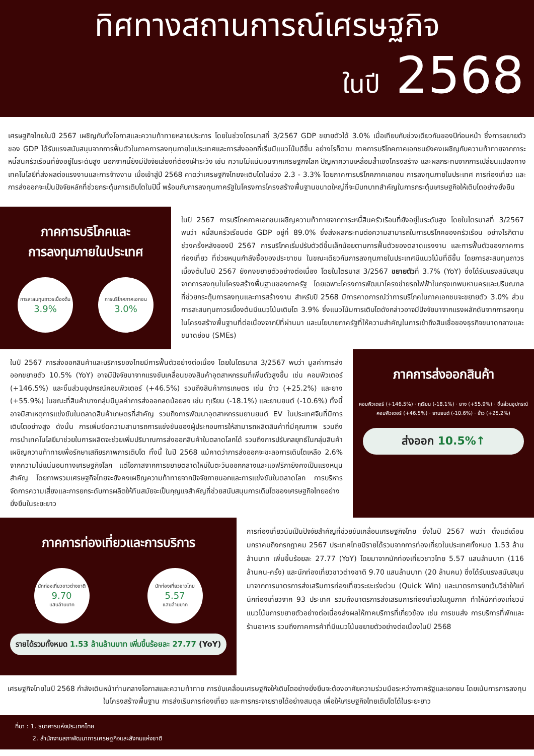ทิศทางสถานการณ์เศรษฐกิจ
ในปี 2568
เศรษฐกิจไทยในปี 2567 เผชิญกับทั้งโอกาสและความท้าทายหลายประการ โดยในช่วงไตรมาสที่ 3/2567 GDP ขยายตัวได้ 3.0% เมื่อเทียบกับช่วงเดียวกันของปีก่อนหน้า ซึ่งการขยายตัวของ GDP ได้รับแรงสนับสนุนจากการฟื้นตัวในภาคการลงทุนภายในประเทศและการส่งออกที่เริ่มมีแนวโน้มดีขึ้น อย่างไรก็ตาม ภาคการบริโภคภาคเอกชนยังคงเผชิญกับความท้าทายจากภาระหนี้สินครัวเรือนที่ยังอยู่ในระดับสูง นอกจากนี้ยังมีปัจจัยเสี่ยงที่ต้องเฝ้าระวัง เช่น ความไม่แน่นอนจากเศรษฐกิจโลก ปัญหาความเหลื่อมล้ำเชิงโครงสร้าง และผลกระทบจากการเปลี่ยนแปลงทางเทคโนโลยีที่ส่งผลต่อแรงงานและการจ้างงาน เมื่อเข้าสู่ปี 2568 คาดว่าเศรษฐกิจไทยจะเติบโตในช่วง 2.3 - 3.3% โดยภาคการบริโภคภาคเอกชน การลงทุนภายในประเทศ การท่องเที่ยว และการส่งออกจะเป็นปัจจัยหลักที่ช่วยกระตุ้นการเติบโตในปีนี้ พร้อมกับการลงทุนภาครัฐในโครงการโครงสร้างพื้นฐานขนาดใหญ่ที่จะมีบทบาทสำคัญในการกระตุ้นเศรษฐกิจให้เติบโตอย่างยั่งยืน
ภาคการบริโภคและ
การลงทุนภายในประเทศ
การสะสมทุนถาวรเบื้องต้น
3.9%
การบริโภคภาคเอกชน
3.0%
ในปี 2567 การบริโภคภาคเอกชนเผชิญความท้าทายจากภาระหนี้สินครัวเรือนที่ยังอยู่ในระดับสูง โดยในไตรมาสที่ 3/2567 พบว่า หนี้สินครัวเรือนต่อ GDP อยู่ที่ 89.0% ซึ่งส่งผลกระทบต่อความสามารถในการบริโภคของครัวเรือน อย่างไรก็ตาม ช่วงครึ่งหลังของปี 2567 การบริโภคเริ่มปรับตัวดีขึ้นเล็กน้อยตามการฟื้นตัวของตลาดแรงงาน และการฟื้นตัวของภาคการท่องเที่ยว ที่ช่วยหนุนกำลังซื้อของประชาชน ในขณะเดียวกันการลงทุนภายในประเทศมีแนวโน้มที่ดีขึ้น โดยการสะสมทุนถาวรเบื้องต้นในปี 2567 ยังคงขยายตัวอย่างต่อเนื่อง โดยในไตรมาส 3/2567 ขยายตัวที่ 3.7% (YoY) ซึ่งได้รับแรงสนับสนุนจากการลงทุนในโครงสร้างพื้นฐานของภาครัฐ โดยเฉพาะโครงการพัฒนาโครงข่ายรถไฟฟ้าในกรุงเทพมหานครและปริมณฑลที่ช่วยกระตุ้นการลงทุนและการสร้างงาน สำหรับปี 2568 มีการคาดการณ์ว่าการบริโภคในภาคเอกชนจะขยายตัว 3.0% ส่วนการสะสมทุนถาวรเบื้องต้นมีแนวโน้มเติบโต 3.9% ซึ่งแนวโน้มการเติบโตดังกล่าวอาจมีปัจจัยมาจากแรงผลักดันจากการลงทุนในโครงสร้างพื้นฐานที่ต่อเนื่องจากปีที่ผ่านมา และนโยบายภาครัฐที่ให้ความสำคัญในการเข้าถึงสินเชื่อของธุรกิจขนาดกลางและขนาดย่อม (SMEs)
ในปี 2567 การส่งออกสินค้าและบริการของไทยมีการฟื้นตัวอย่างต่อเนื่อง โดยในไตรมาส 3/2567 พบว่า มูลค่าการส่งออกขยายตัว 10.5% (YoY) อาจมีปัจจัยมาจากแรงขับเคลื่อนของสินค้าอุตสาหกรรมที่เพิ่มตัวสูงขึ้น เช่น คอมพิวเตอร์ (+146.5%) และชิ้นส่วนอุปกรณ์คอมพิวเตอร์ (+46.5%) รวมถึงสินค้าการเกษตร เช่น ข้าว (+25.2%) และยาง (+55.9%) ในขณะที่สินค้าบางกลุ่มมีมูลค่าการส่งออกลดน้อยลง เช่น ทุเรียน (-18.1%) และยานยนต์ (-10.6%) ทั้งนี้ อาจมีสาเหตุการแข่งขันในตลาดสินค้าเกษตรที่สำคัญ รวมถึงการพัฒนาอุตสาหกรรมยานยนต์ EV ในประเทศจีนที่มีการเติบโตอย่างสูง ดังนั้น การเพิ่มขีดความสามารถการแข่งขันของผู้ประกอบการให้สามารถผลิตสินค้าที่มีคุณภาพ รวมถึงการนำเทคโนโลยีมาช่วยในการผลิตจะช่วยเพิ่มปริมาณการส่งออกสินค้าในตลาดโลกได้ รวมถึงการปรับกลยุทธ์ในกลุ่มสินค้าเผชิญความท้าทายเพื่อรักษาเสถียรภาพการเติบโต ทั้งนี้ ในปี 2568 แม้คาดว่าการส่งออกจะชะลอการเติบโตเหลือ 2.6% จากความไม่แน่นอนทางเศรษฐกิจโลก แต่โอกาสจากการขยายตลาดใหม่ในตะวันออกกลางและแอฟริกายังคงเป็นแรงหนุนสำคัญ โดยภาพรวมเศรษฐกิจไทยจะยังคงเผชิญความท้าทายจากปัจจัยภายนอกและการแข่งขันในตลาดโลก การบริหารจัดการความเสี่ยงและการยกระดับการผลิตให้ทันสมัยจะเป็นกุญแจสำคัญที่ช่วยสนับสนุนการเติบโตของเศรษฐกิจไทยอย่างยั่งยืนในระยะยาว
ภาคการส่งออกสินค้า
คอมพิวเตอร์ (+146.5%) · ทุเรียน (-18.1%) · ยาง (+55.9%) · ชิ้นส่วนอุปกรณ์คอมพิวเตอร์ (+46.5%) · ยานยนต์ (-10.6%) · ข้าว (+25.2%)
ส่งออก 10.5%↑
ภาคการท่องเที่ยวและการบริการ
นักท่องเที่ยวชาวต่างชาติ
9.70
แสนล้านบาท
นักท่องเที่ยวชาวไทย
5.57
แสนล้านบาท
รายได้รวมทั้งหมด 1.53 ล้านล้านบาท เพิ่มขึ้นร้อยละ 27.77 (YoY)
การท่องเที่ยวนับเป็นปัจจัยสำคัญที่ช่วยขับเคลื่อนเศรษฐกิจไทย ซึ่งในปี 2567 พบว่า ตั้งแต่เดือนมกราคมถึงกรกฎาคม 2567 ประเทศไทยมีรายได้รวมจากการท่องเที่ยวในประเทศทั้งหมด 1.53 ล้านล้านบาท เพิ่มขึ้นร้อยละ 27.77 (YoY) โดยมาจากนักท่องเที่ยวชาวไทย 5.57 แสนล้านบาท (116 ล้านคน-ครั้ง) และนักท่องเที่ยวชาวต่างชาติ 9.70 แสนล้านบาท (20 ล้านคน) ซึ่งได้รับแรงสนับสนุนมาจากการมาตรการส่งเสริมการท่องเที่ยวระยะเร่งด่วน (Quick Win) และมาตรการยกเว้นวีซ่าให้แก่นักท่องเที่ยวจาก 93 ประเทศ รวมถึงมาตรการส่งเสริมการท่องเที่ยวในภูมิภาค ทำให้นักท่องเที่ยวมีแนวโน้มการขยายตัวอย่างต่อเนื่องส่งผลให้ภาคบริการที่เกี่ยวข้อง เช่น การขนส่ง การบริการที่พักและร้านอาหาร รวมถึงภาคการค้าที่มีแนวโน้มขยายตัวอย่างต่อเนื่องในปี 2568
เศรษฐกิจไทยในปี 2568 กำลังเดินหน้าท่ามกลางโอกาสและความท้าทาย การขับเคลื่อนเศรษฐกิจให้เติบโตอย่างยั่งยืนจะต้องอาศัยความร่วมมือระหว่างภาครัฐและเอกชน โดยเน้นการการลงทุนในโครงสร้างพื้นฐาน การส่งเริมการท่องเที่ยว และการกระจายรายได้อย่างสมดุล เพื่อให้เศรษฐกิจไทยเติบโตได้ในระยะยาว
ที่มา : 1. ธนาคารแห่งประเทศไทย
2. สำนักงานสภาพัฒนาการเศรษฐกิจและสังคมแห่งชาติ